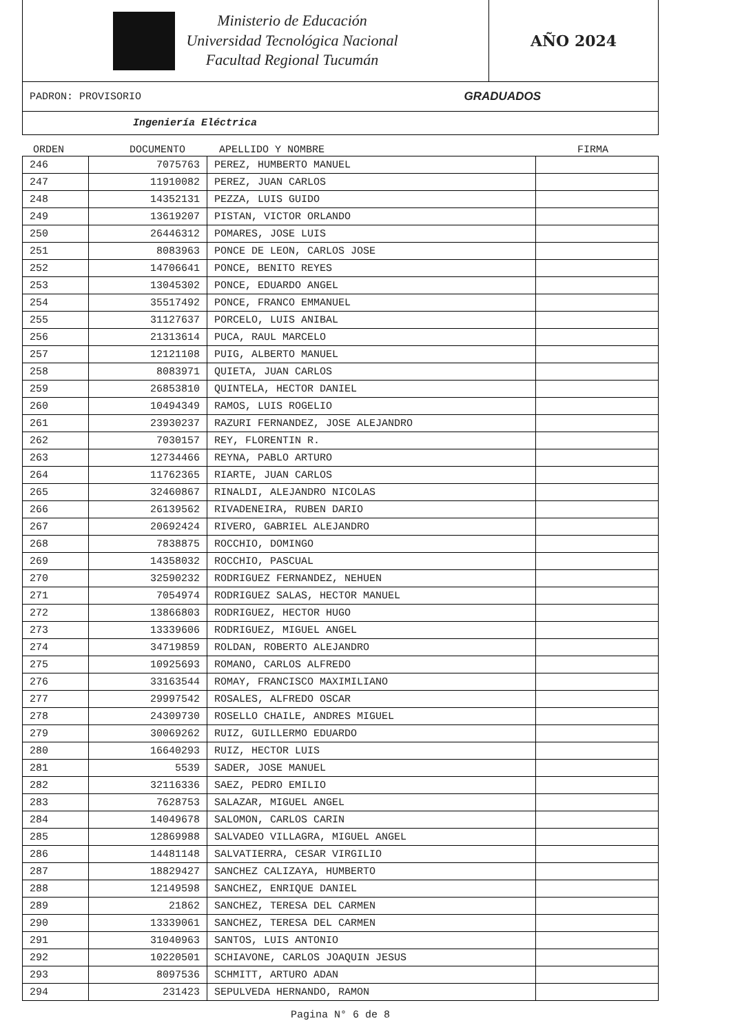Ministerio de Educación
Universidad Tecnológica Nacional
Facultad Regional Tucumán
AÑO 2024
PADRON: PROVISORIO GRADUADOS
Ingeniería Eléctrica
ORDEN DOCUMENTO APELLIDO Y NOMBRE FIRMA
| 246 | 7075763 | PEREZ, HUMBERTO MANUEL | |
| 247 | 11910082 | PEREZ, JUAN CARLOS | |
| 248 | 14352131 | PEZZA, LUIS GUIDO | |
| 249 | 13619207 | PISTAN, VICTOR ORLANDO | |
| 250 | 26446312 | POMARES, JOSE LUIS | |
| 251 | 8083963 | PONCE DE LEON, CARLOS JOSE | |
| 252 | 14706641 | PONCE, BENITO REYES | |
| 253 | 13045302 | PONCE, EDUARDO ANGEL | |
| 254 | 35517492 | PONCE, FRANCO EMMANUEL | |
| 255 | 31127637 | PORCELO, LUIS ANIBAL | |
| 256 | 21313614 | PUCA, RAUL MARCELO | |
| 257 | 12121108 | PUIG, ALBERTO MANUEL | |
| 258 | 8083971 | QUIETA, JUAN CARLOS | |
| 259 | 26853810 | QUINTELA, HECTOR DANIEL | |
| 260 | 10494349 | RAMOS, LUIS ROGELIO | |
| 261 | 23930237 | RAZURI FERNANDEZ, JOSE ALEJANDRO | |
| 262 | 7030157 | REY, FLORENTIN R. | |
| 263 | 12734466 | REYNA, PABLO ARTURO | |
| 264 | 11762365 | RIARTE, JUAN CARLOS | |
| 265 | 32460867 | RINALDI, ALEJANDRO NICOLAS | |
| 266 | 26139562 | RIVADENEIRA, RUBEN DARIO | |
| 267 | 20692424 | RIVERO, GABRIEL ALEJANDRO | |
| 268 | 7838875 | ROCCHIO, DOMINGO | |
| 269 | 14358032 | ROCCHIO, PASCUAL | |
| 270 | 32590232 | RODRIGUEZ FERNANDEZ, NEHUEN | |
| 271 | 7054974 | RODRIGUEZ SALAS, HECTOR MANUEL | |
| 272 | 13866803 | RODRIGUEZ, HECTOR HUGO | |
| 273 | 13339606 | RODRIGUEZ, MIGUEL ANGEL | |
| 274 | 34719859 | ROLDAN, ROBERTO ALEJANDRO | |
| 275 | 10925693 | ROMANO, CARLOS ALFREDO | |
| 276 | 33163544 | ROMAY, FRANCISCO MAXIMILIANO | |
| 277 | 29997542 | ROSALES, ALFREDO OSCAR | |
| 278 | 24309730 | ROSELLO CHAILE, ANDRES MIGUEL | |
| 279 | 30069262 | RUIZ, GUILLERMO EDUARDO | |
| 280 | 16640293 | RUIZ, HECTOR LUIS | |
| 281 | 5539 | SADER, JOSE MANUEL | |
| 282 | 32116336 | SAEZ, PEDRO EMILIO | |
| 283 | 7628753 | SALAZAR, MIGUEL ANGEL | |
| 284 | 14049678 | SALOMON, CARLOS CARIN | |
| 285 | 12869988 | SALVADEO VILLAGRA, MIGUEL ANGEL | |
| 286 | 14481148 | SALVATIERRA, CESAR VIRGILIO | |
| 287 | 18829427 | SANCHEZ CALIZAYA, HUMBERTO | |
| 288 | 12149598 | SANCHEZ, ENRIQUE DANIEL | |
| 289 | 21862 | SANCHEZ, TERESA DEL CARMEN | |
| 290 | 13339061 | SANCHEZ, TERESA DEL CARMEN | |
| 291 | 31040963 | SANTOS, LUIS ANTONIO | |
| 292 | 10220501 | SCHIAVONE, CARLOS JOAQUIN JESUS | |
| 293 | 8097536 | SCHMITT, ARTURO ADAN | |
| 294 | 231423 | SEPULVEDA HERNANDO, RAMON | |
Pagina N° 6 de 8